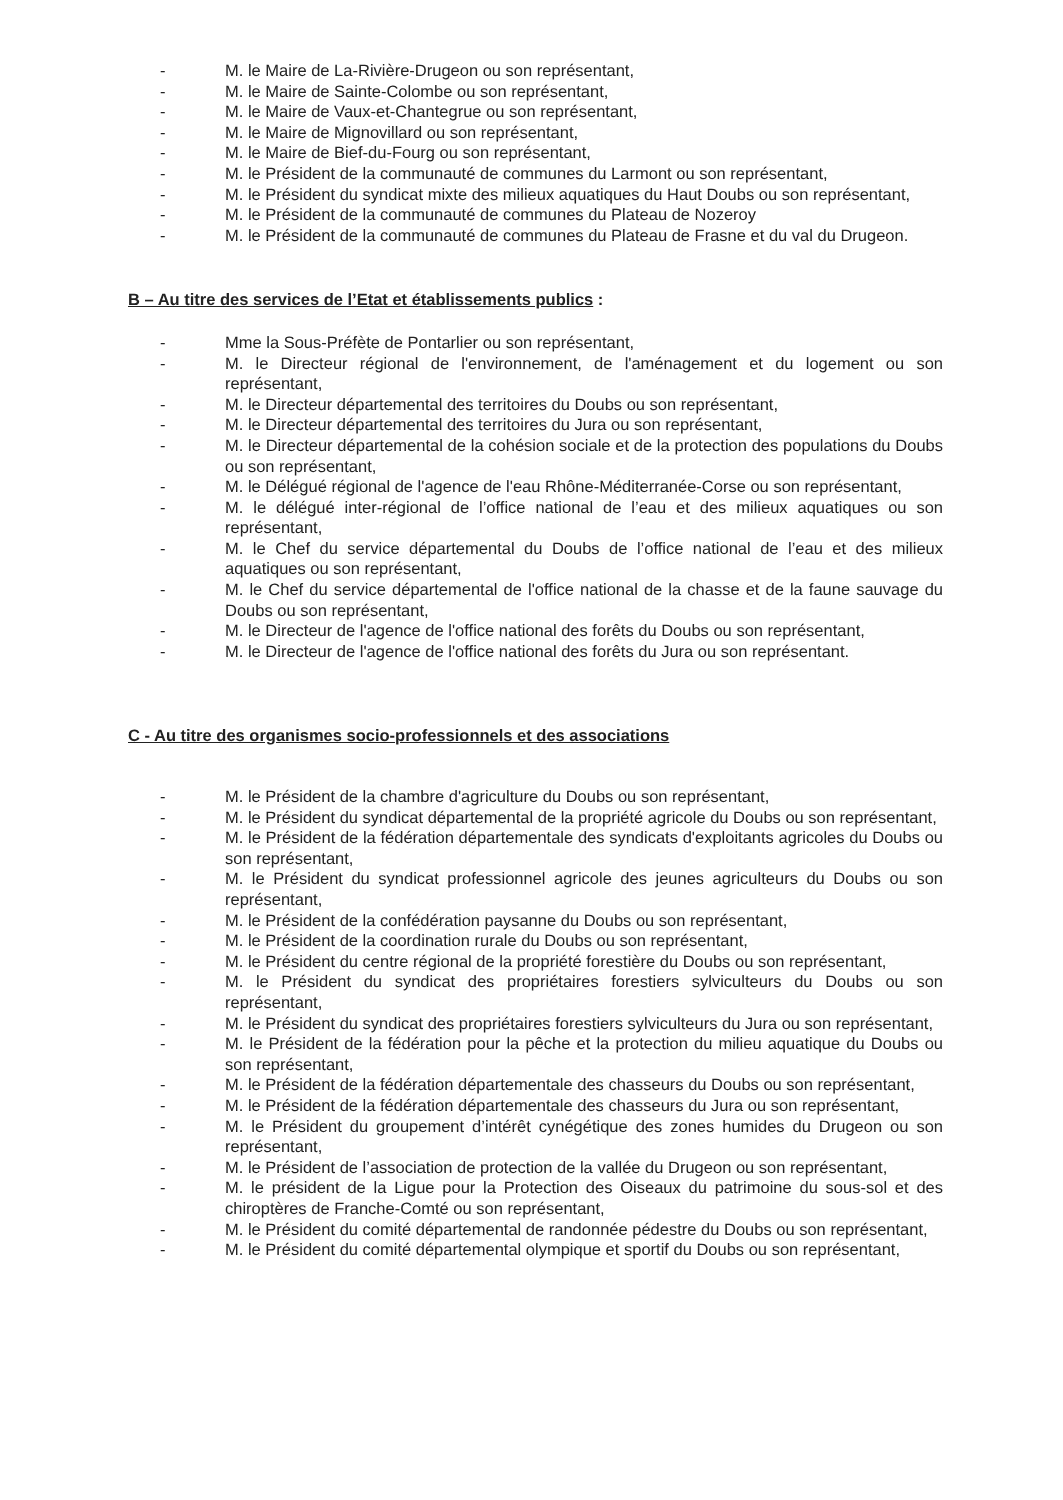- M. le Maire de La-Rivière-Drugeon ou son représentant,
- M. le Maire de Sainte-Colombe ou son représentant,
- M. le Maire de Vaux-et-Chantegrue ou son représentant,
- M. le Maire de Mignovillard ou son représentant,
- M. le Maire de Bief-du-Fourg ou son représentant,
- M. le Président de la communauté de communes du Larmont ou son représentant,
- M. le Président du syndicat mixte des milieux aquatiques du Haut Doubs ou son représentant,
- M. le Président de la communauté de communes du Plateau de Nozeroy
- M. le Président de la communauté de communes du Plateau de Frasne et du val du Drugeon.
B – Au titre des services de l’Etat et établissements publics :
- Mme la Sous-Préfète de Pontarlier ou son représentant,
- M. le Directeur régional de l'environnement, de l'aménagement et du logement ou son représentant,
- M. le Directeur départemental des territoires du Doubs ou son représentant,
- M. le Directeur départemental des territoires du Jura ou son représentant,
- M. le Directeur départemental de la cohésion sociale et de la protection des populations du Doubs ou son représentant,
- M. le Délégué régional de l'agence de l'eau Rhône-Méditerranée-Corse ou son représentant,
- M. le délégué inter-régional de l’office national de l’eau et des milieux aquatiques ou son représentant,
- M. le Chef du service départemental du Doubs de l’office national de l’eau et des milieux aquatiques ou son représentant,
- M. le Chef du service départemental de l'office national de la chasse et de la faune sauvage du Doubs ou son représentant,
- M. le Directeur de l'agence de l'office national des forêts du Doubs ou son représentant,
- M. le Directeur de l'agence de l'office national des forêts du Jura ou son représentant.
C - Au titre des organismes socio-professionnels et des associations
- M. le Président de la chambre d'agriculture du Doubs ou son représentant,
- M. le Président du syndicat départemental de la propriété agricole du Doubs ou son représentant,
- M. le Président de la fédération départementale des syndicats d'exploitants agricoles du Doubs ou son représentant,
- M. le Président du syndicat professionnel agricole des jeunes agriculteurs du Doubs ou son représentant,
- M. le Président de la confédération paysanne du Doubs ou son représentant,
- M. le Président de la coordination rurale du Doubs ou son représentant,
- M. le Président du centre régional de la propriété forestière du Doubs ou son représentant,
- M. le Président du syndicat des propriétaires forestiers sylviculteurs du Doubs ou son représentant,
- M. le Président du syndicat des propriétaires forestiers sylviculteurs du Jura ou son représentant,
- M. le Président de la fédération pour la pêche et la protection du milieu aquatique du Doubs ou son représentant,
- M. le Président de la fédération départementale des chasseurs du Doubs ou son représentant,
- M. le Président de la fédération départementale des chasseurs du Jura ou son représentant,
- M. le Président du groupement d’intérêt cynégétique des zones humides du Drugeon ou son représentant,
- M. le Président de l’association de protection de la vallée du Drugeon ou son représentant,
- M. le président de la Ligue pour la Protection des Oiseaux du patrimoine du sous-sol et des chiroptères de Franche-Comté ou son représentant,
- M. le Président du comité départemental de randonnée pédestre du Doubs ou son représentant,
- M. le Président du comité départemental olympique et sportif du Doubs ou son représentant,